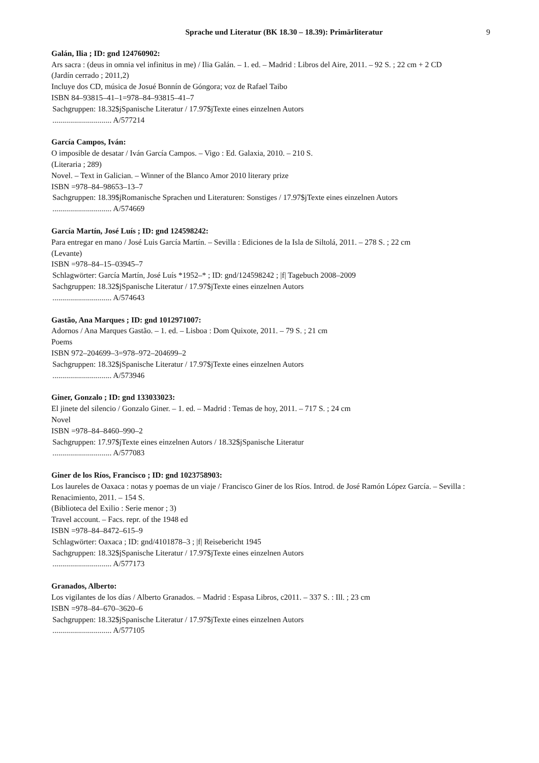Sprache und Literatur (BK 18.30 – 18.39): Primärliteratur 9
Galán, Ilia ; ID: gnd 124760902:
Ars sacra : (deus in omnia vel infinitus in me) / Ilia Galán. – 1. ed. – Madrid : Libros del Aire, 2011. – 92 S. ; 22 cm + 2 CD
(Jardín cerrado ; 2011,2)
Incluye dos CD, música de Josué Bonnín de Góngora; voz de Rafael Taibo
ISBN 84–93815–41–1=978–84–93815–41–7
Sachgruppen: 18.32$jSpanische Literatur / 17.97$jTexte eines einzelnen Autors
.............................. A/577214
García Campos, Iván:
O imposible de desatar / Iván García Campos. – Vigo : Ed. Galaxia, 2010. – 210 S.
(Literaria ; 289)
Novel. – Text in Galician. – Winner of the Blanco Amor 2010 literary prize
ISBN =978–84–98653–13–7
Sachgruppen: 18.39$jRomanische Sprachen und Literaturen: Sonstiges / 17.97$jTexte eines einzelnen Autors
.............................. A/574669
García Martín, José Luís ; ID: gnd 124598242:
Para entregar en mano / José Luis García Martín. – Sevilla : Ediciones de la Isla de Siltolá, 2011. – 278 S. ; 22 cm
(Levante)
ISBN =978–84–15–03945–7
Schlagwörter: García Martín, José Luís *1952–* ; ID: gnd/124598242 ; |f| Tagebuch 2008–2009
Sachgruppen: 18.32$jSpanische Literatur / 17.97$jTexte eines einzelnen Autors
.............................. A/574643
Gastão, Ana Marques ; ID: gnd 1012971007:
Adornos / Ana Marques Gastão. – 1. ed. – Lisboa : Dom Quixote, 2011. – 79 S. ; 21 cm
Poems
ISBN 972–204699–3=978–972–204699–2
Sachgruppen: 18.32$jSpanische Literatur / 17.97$jTexte eines einzelnen Autors
.............................. A/573946
Giner, Gonzalo ; ID: gnd 133033023:
El jinete del silencio / Gonzalo Giner. – 1. ed. – Madrid : Temas de hoy, 2011. – 717 S. ; 24 cm
Novel
ISBN =978–84–8460–990–2
Sachgruppen: 17.97$jTexte eines einzelnen Autors / 18.32$jSpanische Literatur
.............................. A/577083
Giner de los Ríos, Francisco ; ID: gnd 1023758903:
Los laureles de Oaxaca : notas y poemas de un viaje / Francisco Giner de los Ríos. Introd. de José Ramón López García. – Sevilla : Renacimiento, 2011. – 154 S.
(Biblioteca del Exilio : Serie menor ; 3)
Travel account. – Facs. repr. of the 1948 ed
ISBN =978–84–8472–615–9
Schlagwörter: Oaxaca ; ID: gnd/4101878–3 ; |f| Reisebericht 1945
Sachgruppen: 18.32$jSpanische Literatur / 17.97$jTexte eines einzelnen Autors
.............................. A/577173
Granados, Alberto:
Los vigilantes de los días / Alberto Granados. – Madrid : Espasa Libros, c2011. – 337 S. : Ill. ; 23 cm
ISBN =978–84–670–3620–6
Sachgruppen: 18.32$jSpanische Literatur / 17.97$jTexte eines einzelnen Autors
.............................. A/577105